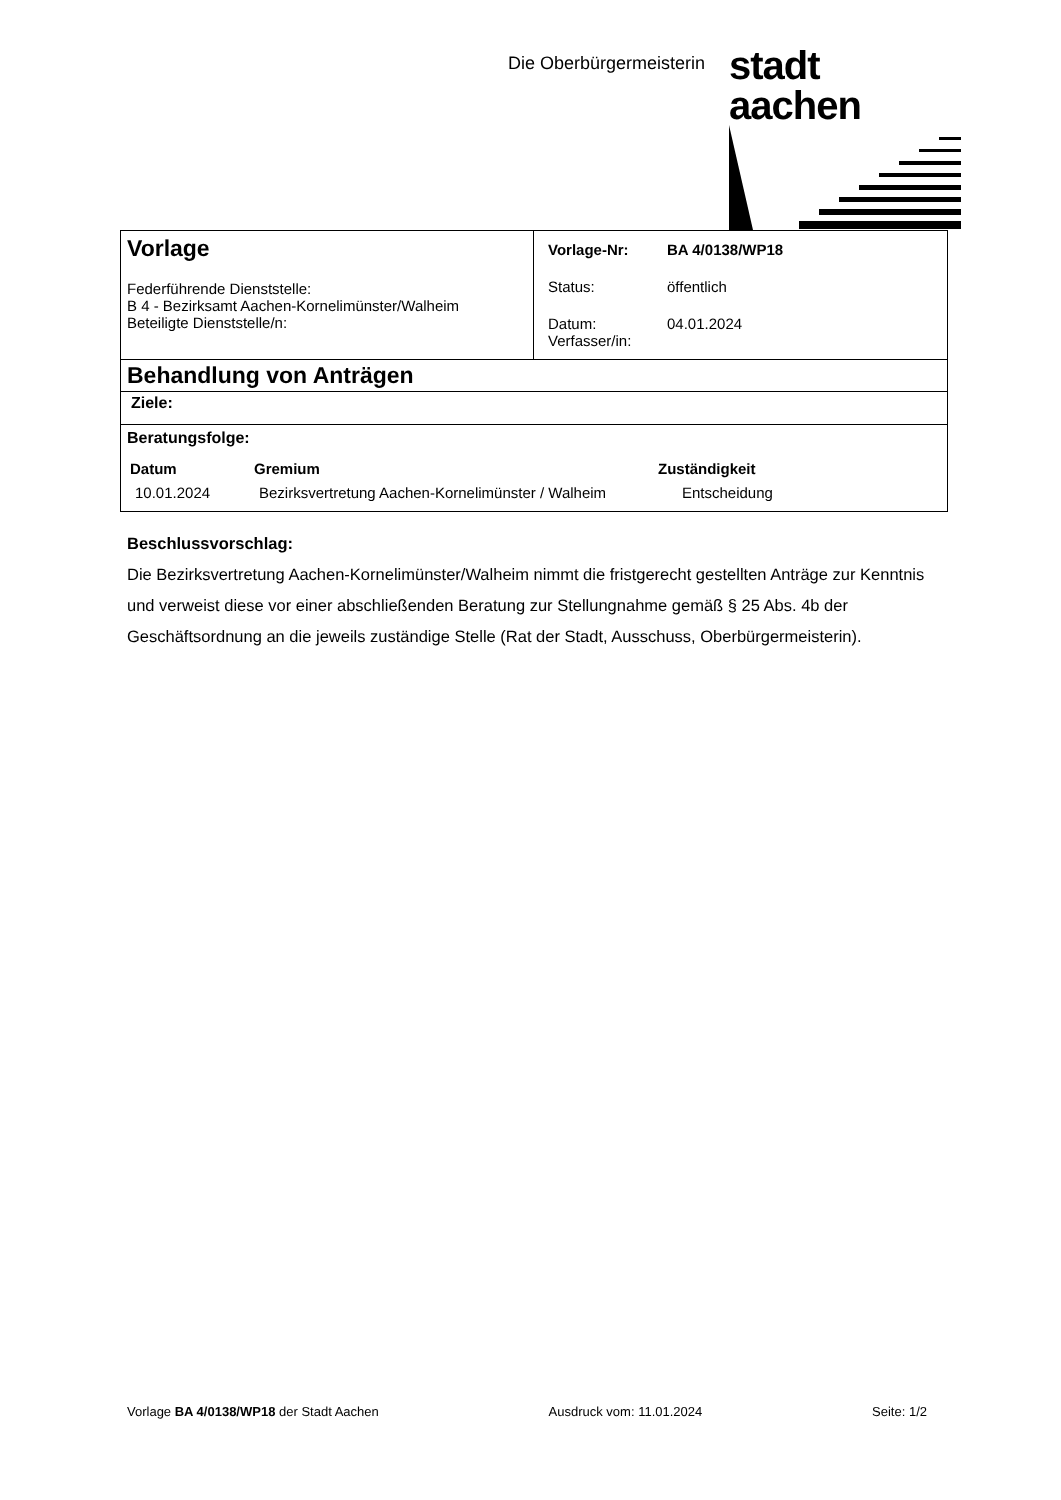Die Oberbürgermeisterin
stadt aachen
| Vorlage Federführende Dienststelle: B 4 - Bezirksamt Aachen-Kornelimünster/Walheim Beteiligte Dienststelle/n: | / Vorlage-Nr: / BA 4/0138/WP18 / / Status: / öffentlich / / Datum: Verfasser/in: / 04.01.2024 / |
| Behandlung von Anträgen | |
| Ziele: | |
| Beratungsfolge: / Datum / Gremium / Zuständigkeit / / --- / --- / --- / / 10.01.2024 / Bezirksvertretung Aachen-Kornelimünster / Walheim / Entscheidung / | |
Beschlussvorschlag:
Die Bezirksvertretung Aachen-Kornelimünster/Walheim nimmt die fristgerecht gestellten Anträge zur Kenntnis und verweist diese vor einer abschließenden Beratung zur Stellungnahme gemäß § 25 Abs. 4b der Geschäftsordnung an die jeweils zuständige Stelle (Rat der Stadt, Ausschuss, Oberbürgermeisterin).
Vorlage BA 4/0138/WP18 der Stadt Aachen Ausdruck vom: 11.01.2024 Seite: 1/2